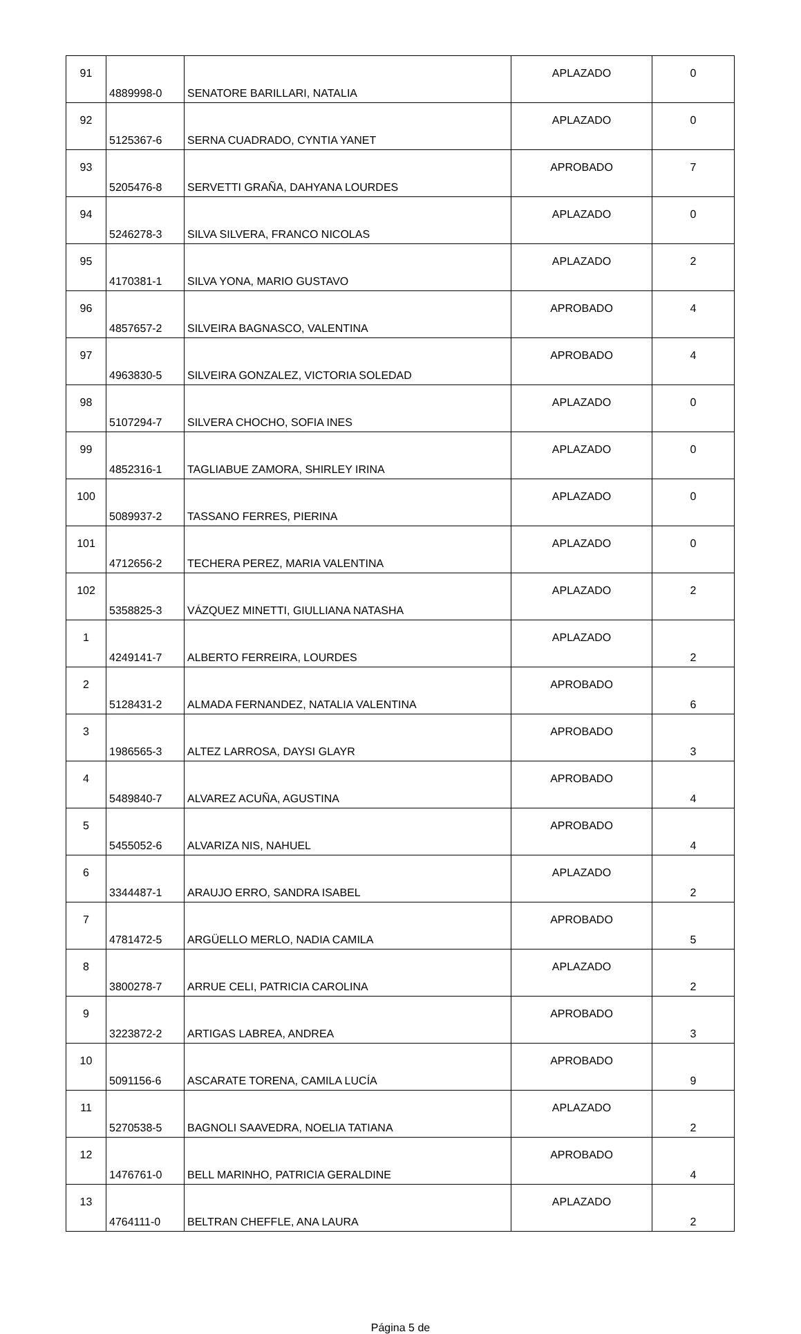| 91 | 4889998-0 | SENATORE BARILLARI, NATALIA | APLAZADO | 0 |
| 92 | 5125367-6 | SERNA CUADRADO, CYNTIA YANET | APLAZADO | 0 |
| 93 | 5205476-8 | SERVETTI GRAÑA, DAHYANA LOURDES | APROBADO | 7 |
| 94 | 5246278-3 | SILVA SILVERA, FRANCO NICOLAS | APLAZADO | 0 |
| 95 | 4170381-1 | SILVA YONA, MARIO GUSTAVO | APLAZADO | 2 |
| 96 | 4857657-2 | SILVEIRA BAGNASCO, VALENTINA | APROBADO | 4 |
| 97 | 4963830-5 | SILVEIRA GONZALEZ, VICTORIA SOLEDAD | APROBADO | 4 |
| 98 | 5107294-7 | SILVERA CHOCHO, SOFIA INES | APLAZADO | 0 |
| 99 | 4852316-1 | TAGLIABUE ZAMORA, SHIRLEY IRINA | APLAZADO | 0 |
| 100 | 5089937-2 | TASSANO FERRES, PIERINA | APLAZADO | 0 |
| 101 | 4712656-2 | TECHERA PEREZ, MARIA VALENTINA | APLAZADO | 0 |
| 102 | 5358825-3 | VÁZQUEZ MINETTI, GIULLIANA NATASHA | APLAZADO | 2 |
| 1 | 4249141-7 | ALBERTO FERREIRA, LOURDES | APLAZADO | 2 |
| 2 | 5128431-2 | ALMADA FERNANDEZ, NATALIA VALENTINA | APROBADO | 6 |
| 3 | 1986565-3 | ALTEZ LARROSA, DAYSI GLAYR | APROBADO | 3 |
| 4 | 5489840-7 | ALVAREZ ACUÑA, AGUSTINA | APROBADO | 4 |
| 5 | 5455052-6 | ALVARIZA NIS, NAHUEL | APROBADO | 4 |
| 6 | 3344487-1 | ARAUJO ERRO, SANDRA ISABEL | APLAZADO | 2 |
| 7 | 4781472-5 | ARGÜELLO MERLO, NADIA CAMILA | APROBADO | 5 |
| 8 | 3800278-7 | ARRUE CELI, PATRICIA CAROLINA | APLAZADO | 2 |
| 9 | 3223872-2 | ARTIGAS LABREA, ANDREA | APROBADO | 3 |
| 10 | 5091156-6 | ASCARATE TORENA, CAMILA LUCÍA | APROBADO | 9 |
| 11 | 5270538-5 | BAGNOLI SAAVEDRA, NOELIA TATIANA | APLAZADO | 2 |
| 12 | 1476761-0 | BELL MARINHO, PATRICIA GERALDINE | APROBADO | 4 |
| 13 | 4764111-0 | BELTRAN CHEFFLE, ANA LAURA | APLAZADO | 2 |
Página 5 de